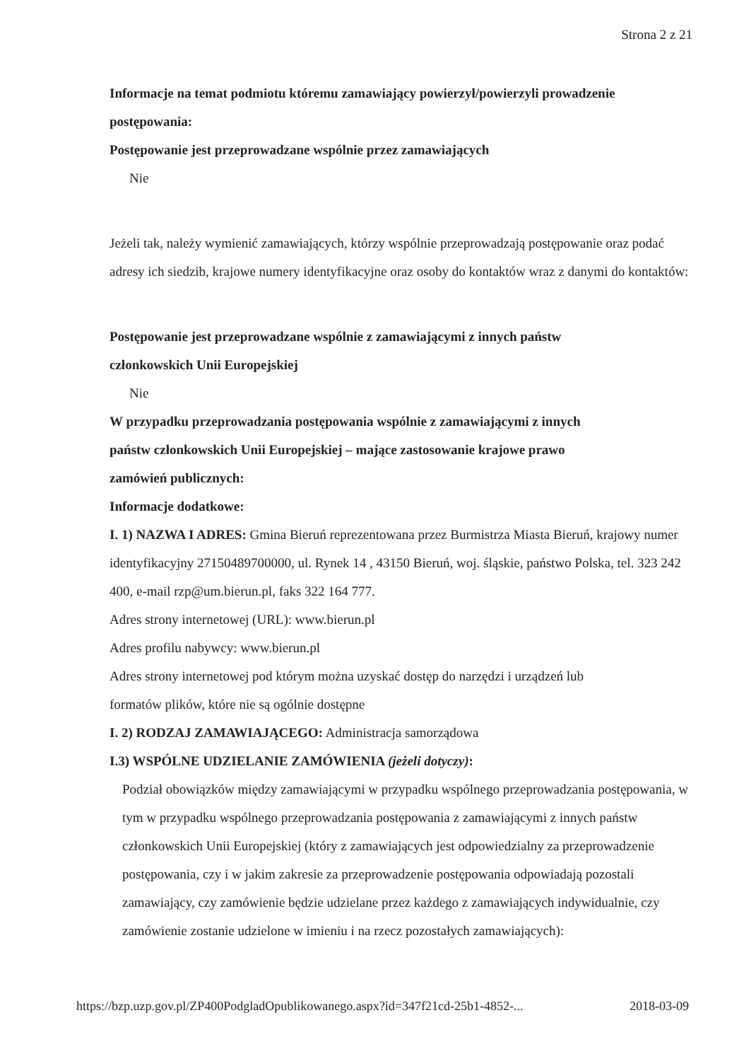Strona 2 z 21
Informacje na temat podmiotu któremu zamawiający powierzył/powierzyli prowadzenie postępowania:
Postępowanie jest przeprowadzane wspólnie przez zamawiających
Nie
Jeżeli tak, należy wymienić zamawiających, którzy wspólnie przeprowadzają postępowanie oraz podać adresy ich siedzib, krajowe numery identyfikacyjne oraz osoby do kontaktów wraz z danymi do kontaktów:
Postępowanie jest przeprowadzane wspólnie z zamawiającymi z innych państw
członkowskich Unii Europejskiej
Nie
W przypadku przeprowadzania postępowania wspólnie z zamawiającymi z innych
państw członkowskich Unii Europejskiej – mające zastosowanie krajowe prawo
zamówień publicznych:
Informacje dodatkowe:
I. 1) NAZWA I ADRES: Gmina Bieruń reprezentowana przez Burmistrza Miasta Bieruń, krajowy numer identyfikacyjny 27150489700000, ul. Rynek 14 , 43150 Bieruń, woj. śląskie, państwo Polska, tel. 323 242 400, e-mail rzp@um.bierun.pl, faks 322 164 777.
Adres strony internetowej (URL): www.bierun.pl
Adres profilu nabywcy: www.bierun.pl
Adres strony internetowej pod którym można uzyskać dostęp do narzędzi i urządzeń lub
formatów plików, które nie są ogólnie dostępne
I. 2) RODZAJ ZAMAWIAJĄCEGO: Administracja samorządowa
I.3) WSPÓLNE UDZIELANIE ZAMÓWIENIA (jeżeli dotyczy):
Podział obowiązków między zamawiającymi w przypadku wspólnego przeprowadzania postępowania, w tym w przypadku wspólnego przeprowadzania postępowania z zamawiającymi z innych państw członkowskich Unii Europejskiej (który z zamawiających jest odpowiedzialny za przeprowadzenie postępowania, czy i w jakim zakresie za przeprowadzenie postępowania odpowiadają pozostali zamawiający, czy zamówienie będzie udzielane przez każdego z zamawiających indywidualnie, czy zamówienie zostanie udzielone w imieniu i na rzecz pozostałych zamawiających):
https://bzp.uzp.gov.pl/ZP400PodgladOpublikowanego.aspx?id=347f21cd-25b1-4852-... 2018-03-09